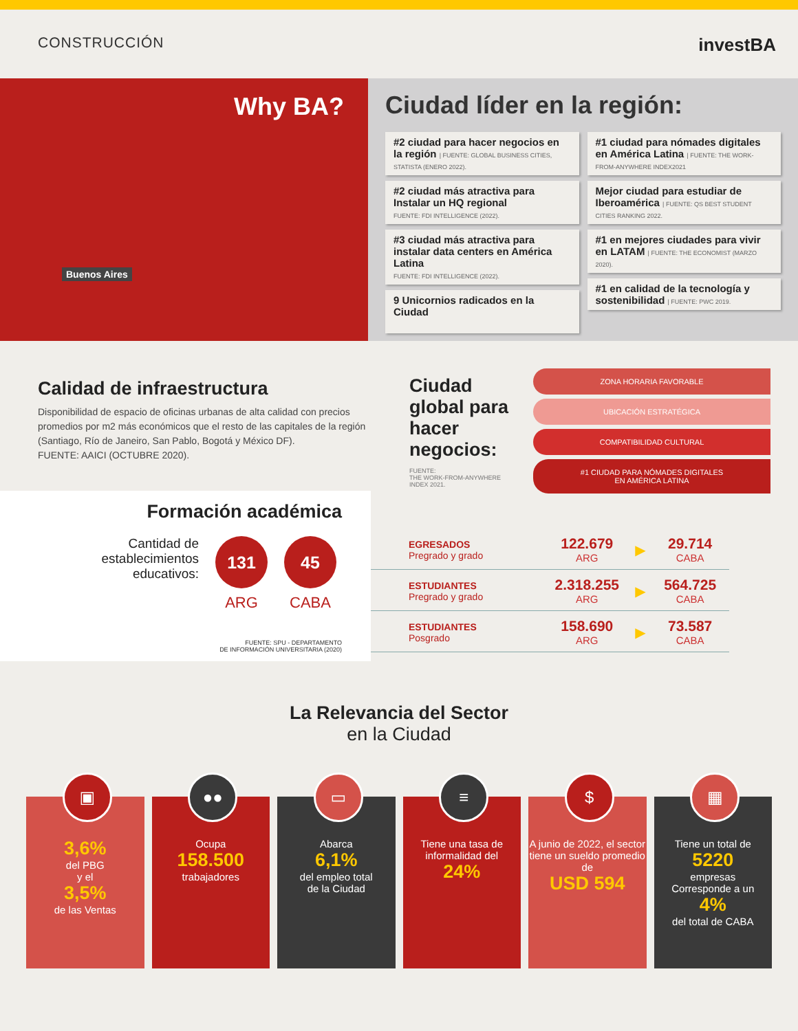CONSTRUCCIÓN investBA
Why BA?
Buenos Aires
Ciudad líder en la región:
#2 ciudad para hacer negocios en la región | FUENTE: GLOBAL BUSINESS CITIES, STATISTA (ENERO 2022).
#2 ciudad más atractiva para Instalar un HQ regional
FUENTE: FDI INTELLIGENCE (2022).
#3 ciudad más atractiva para instalar data centers en América Latina
FUENTE: FDI INTELLIGENCE (2022).
9 Unicornios radicados en la Ciudad
#1 ciudad para nómades digitales en América Latina | FUENTE: THE WORK-FROM-ANYWHERE INDEX2021
Mejor ciudad para estudiar de Iberoamérica | FUENTE: QS BEST STUDENT CITIES RANKING 2022.
#1 en mejores ciudades para vivir en LATAM | FUENTE: THE ECONOMIST (MARZO 2020).
#1 en calidad de la tecnología y sostenibilidad | FUENTE: PWC 2019.
Calidad de infraestructura
Disponibilidad de espacio de oficinas urbanas de alta calidad con precios promedios por m2 más económicos que el resto de las capitales de la región (Santiago, Río de Janeiro, San Pablo, Bogotá y México DF).
FUENTE: AAICI (OCTUBRE 2020).
Ciudad global para hacer negocios:
FUENTE:
THE WORK-FROM-ANYWHERE INDEX 2021.
ZONA HORARIA FAVORABLE
UBICACIÓN ESTRATÉGICA
COMPATIBILIDAD CULTURAL
#1 CIUDAD PARA NÓMADES DIGITALES
EN AMÉRICA LATINA
Formación académica
Cantidad de
establecimientos
educativos:
131
ARG
45
CABA
FUENTE: SPU - DEPARTAMENTO
DE INFORMACIÓN UNIVERSITARIA (2020)
| EGRESADOS Pregrado y grado | 122.679 ARG | ▶ | 29.714 CABA |
| ESTUDIANTES Pregrado y grado | 2.318.255 ARG | ▶ | 564.725 CABA |
| ESTUDIANTES Posgrado | 158.690 ARG | ▶ | 73.587 CABA |
La Relevancia del Sector
en la Ciudad
▣
3,6%
del PBG
y el
3,5%
de las Ventas
●●
Ocupa
158.500
trabajadores
▭
Abarca
6,1%
del empleo total
de la Ciudad
≡
Tiene una tasa de informalidad del
24%
$
A junio de 2022, el sector tiene un sueldo promedio de
USD 594
▦
Tiene un total de
5220
empresas
Corresponde a un
4%
del total de CABA